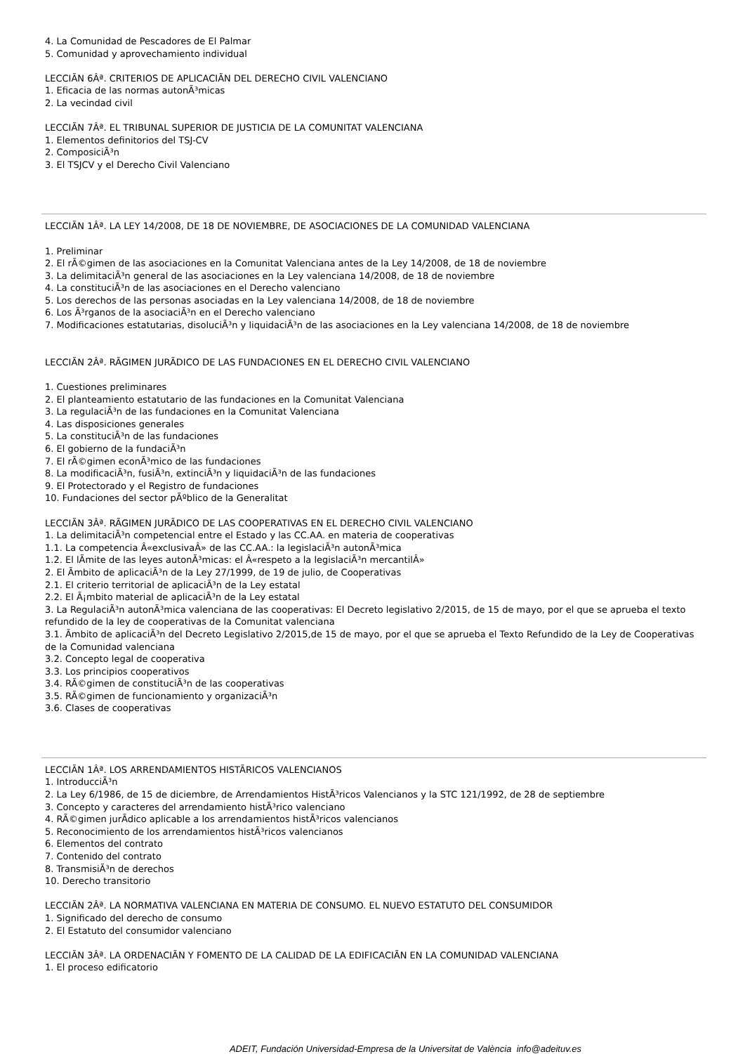4. La Comunidad de Pescadores de El Palmar
5. Comunidad y aprovechamiento individual
LECCIÃN 6Âª. CRITERIOS DE APLICACIÃN DEL DERECHO CIVIL VALENCIANO
1. Eficacia de las normas autonÃ³micas
2. La vecindad civil
LECCIÃN 7Âª. EL TRIBUNAL SUPERIOR DE JUSTICIA DE LA COMUNITAT VALENCIANA
1. Elementos definitorios del TSJ-CV
2. ComposiciÃ³n
3. El TSJCV y el Derecho Civil Valenciano
LECCIÃN 1Âª. LA LEY 14/2008, DE 18 DE NOVIEMBRE, DE ASOCIACIONES DE LA COMUNIDAD VALENCIANA
1. Preliminar
2. El rÃ©gimen de las asociaciones en la Comunitat Valenciana antes de la Ley 14/2008, de 18 de noviembre
3. La delimitaciÃ³n general de las asociaciones en la Ley valenciana 14/2008, de 18 de noviembre
4. La constituciÃ³n de las asociaciones en el Derecho valenciano
5. Los derechos de las personas asociadas en la Ley valenciana 14/2008, de 18 de noviembre
6. Los Ã³rganos de la asociaciÃ³n en el Derecho valenciano
7. Modificaciones estatutarias, disoluciÃ³n y liquidaciÃ³n de las asociaciones en la Ley valenciana 14/2008, de 18 de noviembre
LECCIÃN 2Âª. RÃGIMEN JURÃDICO DE LAS FUNDACIONES EN EL DERECHO CIVIL VALENCIANO
1. Cuestiones preliminares
2. El planteamiento estatutario de las fundaciones en la Comunitat Valenciana
3. La regulaciÃ³n de las fundaciones en la Comunitat Valenciana
4. Las disposiciones generales
5. La constituciÃ³n de las fundaciones
6. El gobierno de la fundaciÃ³n
7. El rÃ©gimen econÃ³mico de las fundaciones
8. La modificaciÃ³n, fusiÃ³n, extinciÃ³n y liquidaciÃ³n de las fundaciones
9. El Protectorado y el Registro de fundaciones
10. Fundaciones del sector pÃºblico de la Generalitat
LECCIÃN 3Âª. RÃGIMEN JURÃDICO DE LAS COOPERATIVAS EN EL DERECHO CIVIL VALENCIANO
1. La delimitaciÃ³n competencial entre el Estado y las CC.AA. en materia de cooperativas
1.1. La competencia Â«exclusivaÂ» de las CC.AA.: la legislaciÃ³n autonÃ³mica
1.2. El lÃmite de las leyes autonÃ³micas: el Â«respeto a la legislaciÃ³n mercantilÂ»
2. El Ãmbito de aplicaciÃ³n de la Ley 27/1999, de 19 de julio, de Cooperativas
2.1. El criterio territorial de aplicaciÃ³n de la Ley estatal
2.2. El Ã¡mbito material de aplicaciÃ³n de la Ley estatal
3. La RegulaciÃ³n autonÃ³mica valenciana de las cooperativas: El Decreto legislativo 2/2015, de 15 de mayo, por el que se aprueba el texto refundido de la ley de cooperativas de la Comunitat valenciana
3.1. Ãmbito de aplicaciÃ³n del Decreto Legislativo 2/2015,de 15 de mayo, por el que se aprueba el Texto Refundido de la Ley de Cooperativas de la Comunidad valenciana
3.2. Concepto legal de cooperativa
3.3. Los principios cooperativos
3.4. RÃ©gimen de constituciÃ³n de las cooperativas
3.5. RÃ©gimen de funcionamiento y organizaciÃ³n
3.6. Clases de cooperativas
LECCIÃN 1Âª. LOS ARRENDAMIENTOS HISTÃRICOS VALENCIANOS
1. IntroducciÃ³n
2. La Ley 6/1986, de 15 de diciembre, de Arrendamientos HistÃ³ricos Valencianos y la STC 121/1992, de 28 de septiembre
3. Concepto y caracteres del arrendamiento histÃ³rico valenciano
4. RÃ©gimen jurÃdico aplicable a los arrendamientos histÃ³ricos valencianos
5. Reconocimiento de los arrendamientos histÃ³ricos valencianos
6. Elementos del contrato
7. Contenido del contrato
8. TransmisiÃ³n de derechos
10. Derecho transitorio
LECCIÃN 2Âª. LA NORMATIVA VALENCIANA EN MATERIA DE CONSUMO. EL NUEVO ESTATUTO DEL CONSUMIDOR
1. Significado del derecho de consumo
2. El Estatuto del consumidor valenciano
LECCIÃN 3Âª. LA ORDENACIÃN Y FOMENTO DE LA CALIDAD DE LA EDIFICACIÃN EN LA COMUNIDAD VALENCIANA
1. El proceso edificatorio
ADEIT, Fundación Universidad-Empresa de la Universitat de València info@adeituv.es